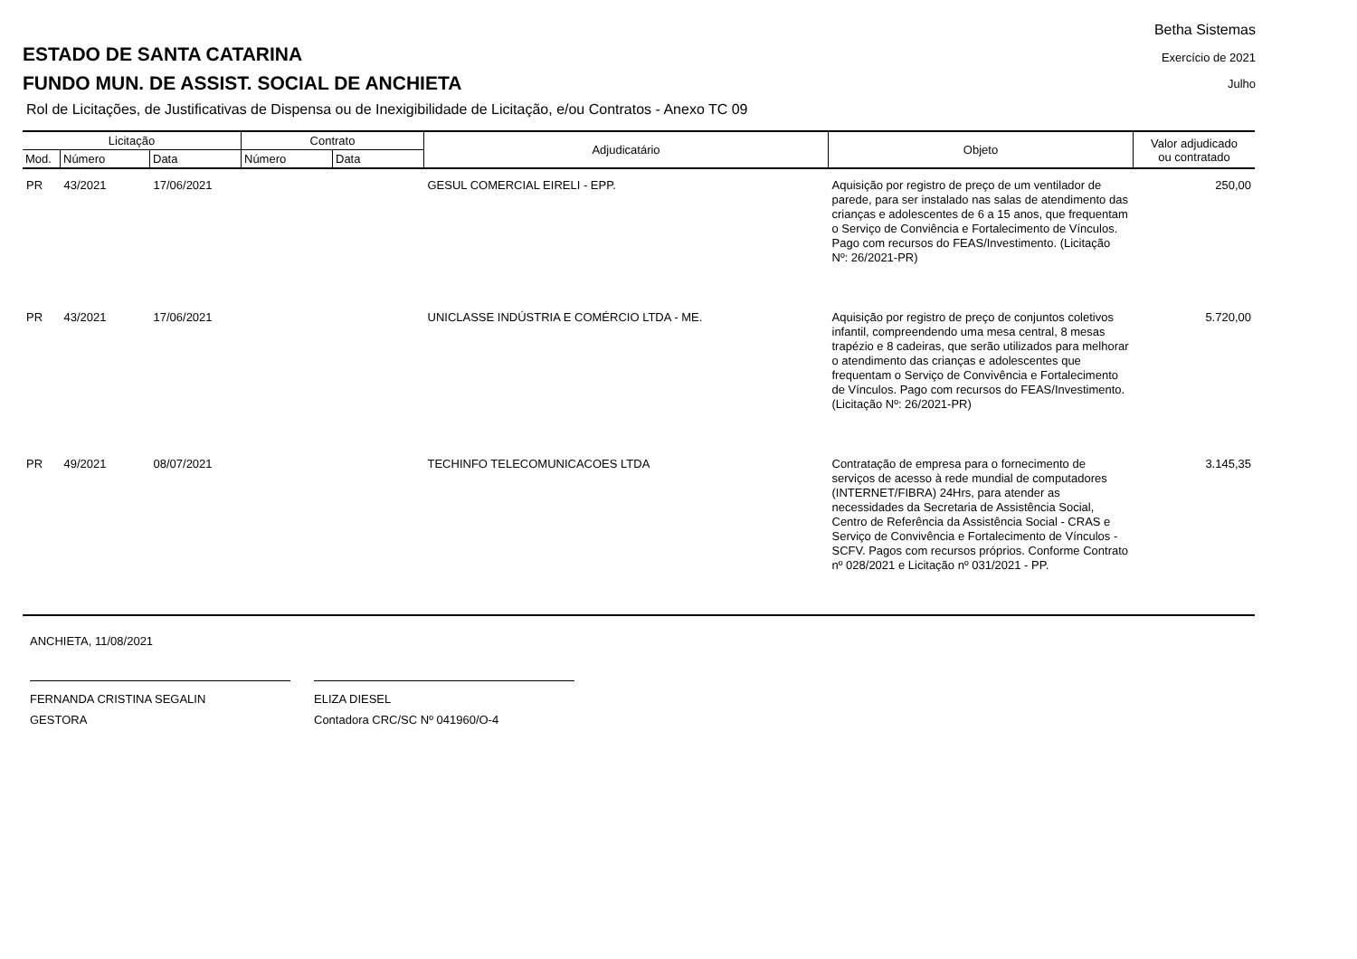ESTADO DE SANTA CATARINA
FUNDO MUN. DE ASSIST. SOCIAL DE ANCHIETA
Rol de Licitações, de Justificativas de Dispensa ou de Inexigibilidade de Licitação, e/ou Contratos - Anexo TC 09
Betha Sistemas
Exercício de 2021
Julho
| Licitação | | | Contrato | | Adjudicatário | Objeto | Valor adjudicado ou contratado |
| --- | --- | --- | --- | --- | --- | --- | --- |
| Mod. | Número | Data | Número | Data | | | |
| PR | 43/2021 | 17/06/2021 | | | GESUL COMERCIAL EIRELI - EPP. | Aquisição por registro de preço de um ventilador de parede, para ser instalado nas salas de atendimento das crianças e adolescentes de 6 a 15 anos, que frequentam o Serviço de Conviência e Fortalecimento de Vínculos. Pago com recursos do FEAS/Investimento. (Licitação Nº: 26/2021-PR) | 250,00 |
| PR | 43/2021 | 17/06/2021 | | | UNICLASSE INDÚSTRIA E COMÉRCIO LTDA - ME. | Aquisição por registro de preço de conjuntos coletivos infantil, compreendendo uma mesa central, 8 mesas trapézio e 8 cadeiras, que serão utilizados para melhorar o atendimento das crianças e adolescentes que frequentam o Serviço de Convivência e Fortalecimento de Vínculos. Pago com recursos do FEAS/Investimento. (Licitação Nº: 26/2021-PR) | 5.720,00 |
| PR | 49/2021 | 08/07/2021 | | | TECHINFO TELECOMUNICACOES LTDA | Contratação de empresa para o fornecimento de serviços de acesso à rede mundial de computadores (INTERNET/FIBRA) 24Hrs, para atender as necessidades da Secretaria de Assistência Social, Centro de Referência da Assistência Social - CRAS e Serviço de Convivência e Fortalecimento de Vínculos - SCFV. Pagos com recursos próprios. Conforme Contrato nº 028/2021 e Licitação nº 031/2021 - PP. | 3.145,35 |
ANCHIETA, 11/08/2021
FERNANDA CRISTINA SEGALIN
GESTORA
ELIZA DIESEL
Contadora CRC/SC Nº 041960/O-4